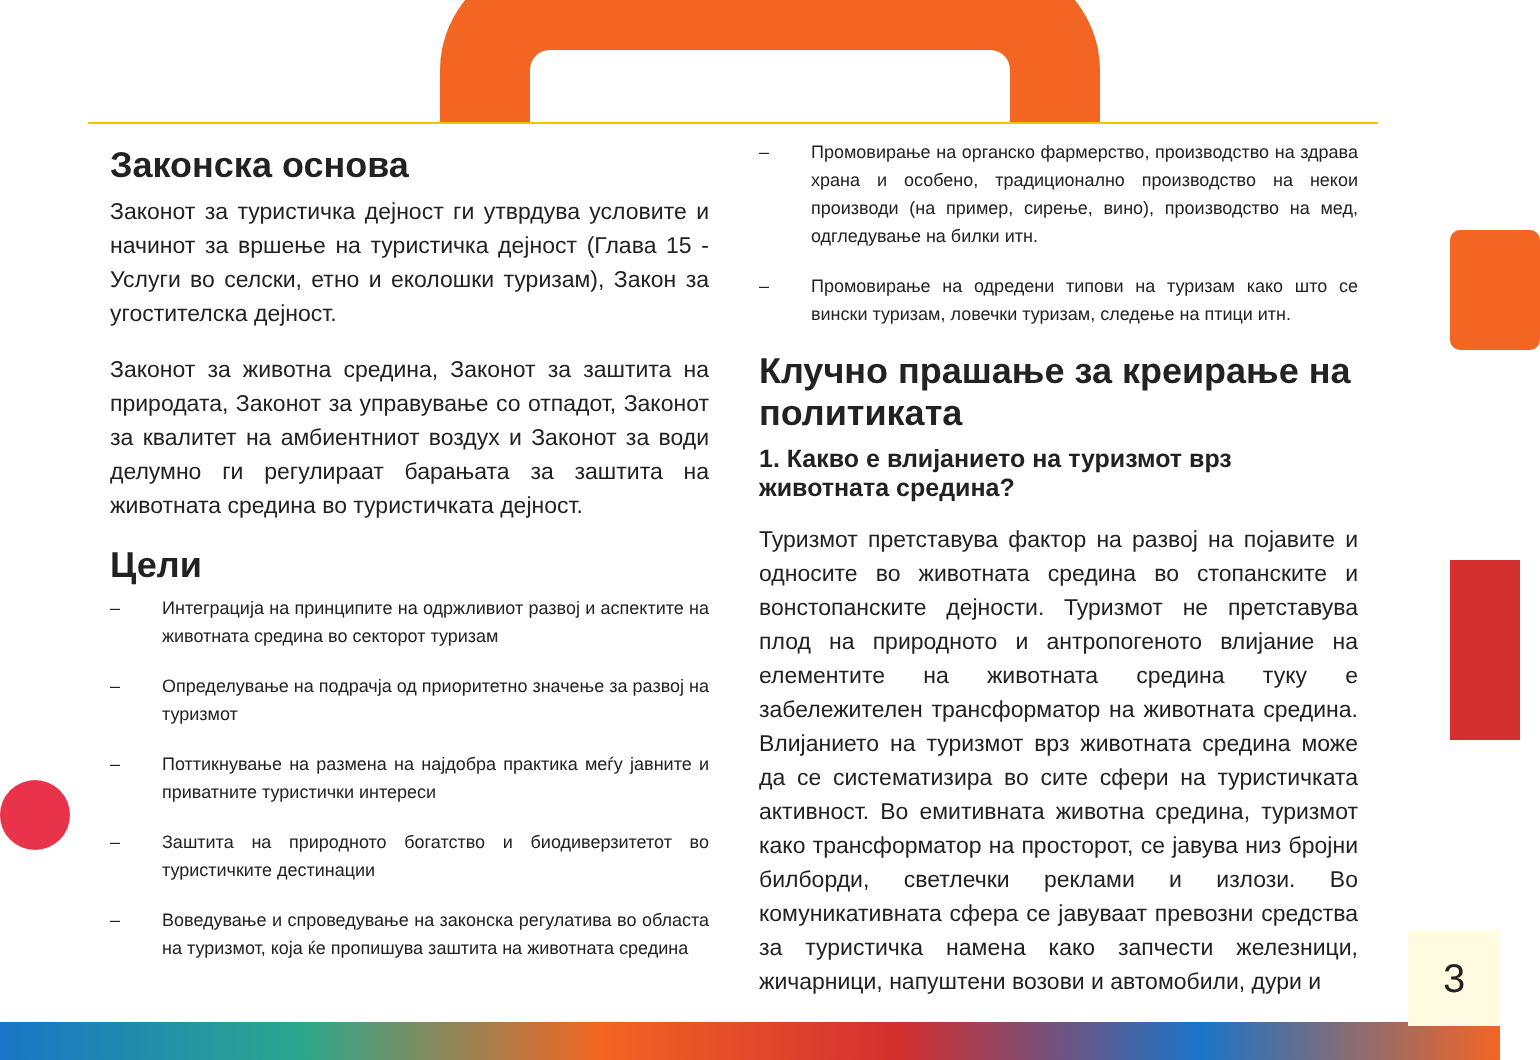Законска основа
Законот за туристичка дејност ги утврдува условите и начинот за вршење на туристичка дејност (Глава 15 - Услуги во селски, етно и еколошки туризам), Закон за угостителска дејност.
Законот за животна средина, Законот за заштита на природата, Законот за управување со отпадот, Законот за квалитет на амбиентниот воздух и Законот за води делумно ги регулираат барањата за заштита на животната средина во туристичката дејност.
Цели
– Интеграција на принципите на одржливиот развој и аспектите на животната средина во секторот туризам
– Определување на подрачја од приоритетно значење за развој на туризмот
– Поттикнување на размена на најдобра практика меѓу јавните и приватните туристички интереси
– Заштита на природното богатство и биодиверзитетот во туристичките дестинации
– Воведување и спроведување на законска регулатива во областа на туризмот, која ќе пропишува заштита на животната средина
– Промовирање на органско фармерство, производство на здрава храна и особено, традиционално производство на некои производи (на пример, сирење, вино), производство на мед, одгледување на билки итн.
– Промовирање на одредени типови на туризам како што се вински туризам, ловечки туризам, следење на птици итн.
Клучно прашање за креирање на политиката
1. Какво е влијанието на туризмот врз животната средина?
Туризмот претставува фактор на развој на појавите и односите во животната средина во стопанските и вонстопанските дејности. Туризмот не претставува плод на природното и антропогеното влијание на елементите на животната средина туку е забележителен трансформатор на животната средина. Влијанието на туризмот врз животната средина може да се систематизира во сите сфери на туристичката активност. Во емитивната животна средина, туризмот како трансформатор на просторот, се јавува низ бројни билборди, светлечки реклами и излози. Во комуникативната сфера се јавуваат превозни средства за туристичка намена како запчести железници, жичарници, напуштени возови и автомобили, дури и
3